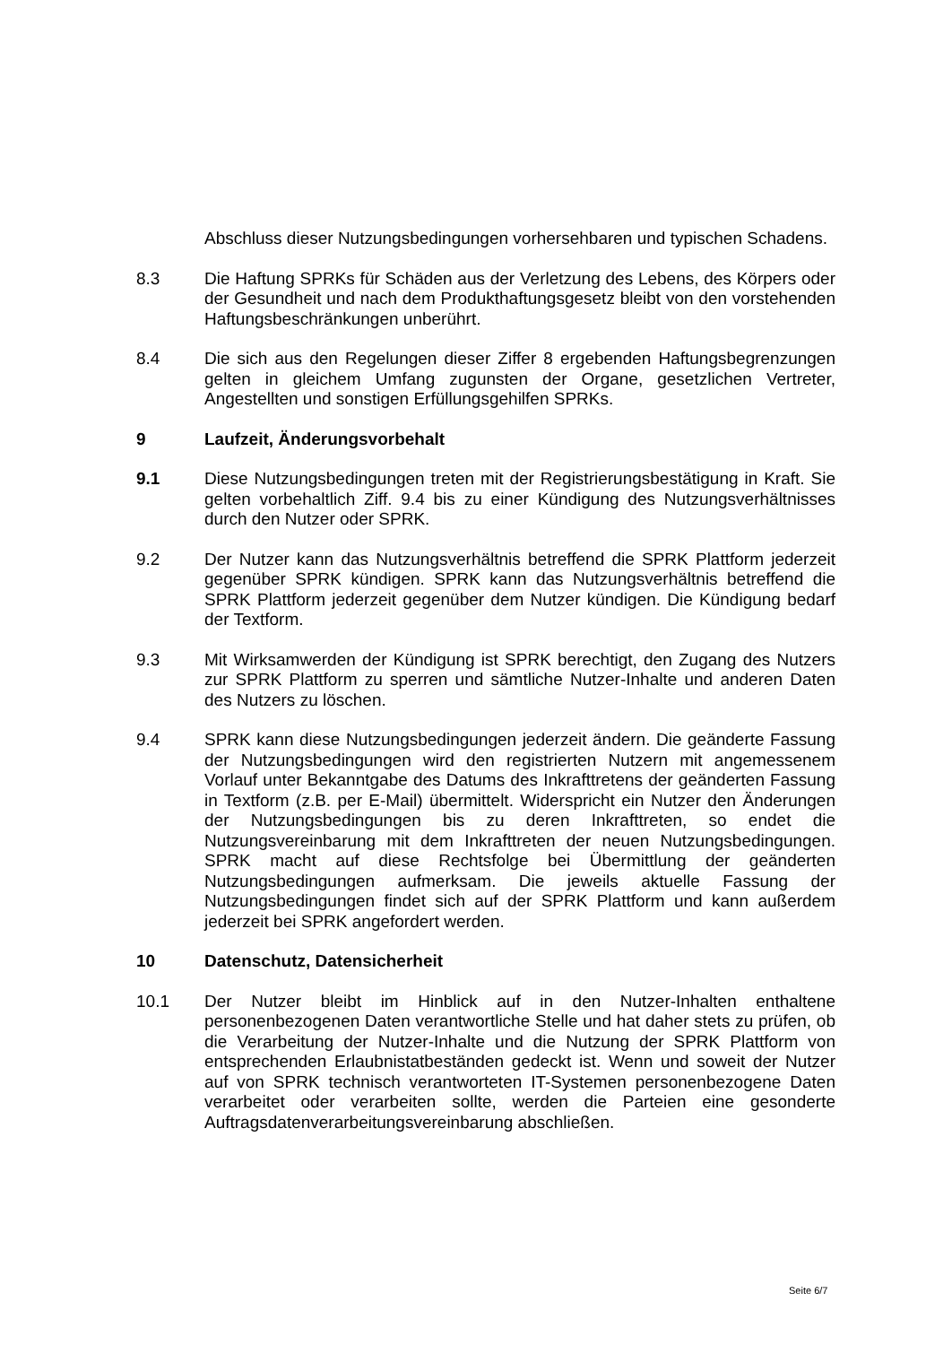Abschluss dieser Nutzungsbedingungen vorhersehbaren und typischen Schadens.
8.3 Die Haftung SPRKs für Schäden aus der Verletzung des Lebens, des Körpers oder der Gesundheit und nach dem Produkthaftungsgesetz bleibt von den vorstehenden Haftungsbeschränkungen unberührt.
8.4 Die sich aus den Regelungen dieser Ziffer 8 ergebenden Haftungsbegrenzungen gelten in gleichem Umfang zugunsten der Organe, gesetzlichen Vertreter, Angestellten und sonstigen Erfüllungsgehilfen SPRKs.
9 Laufzeit, Änderungsvorbehalt
9.1 Diese Nutzungsbedingungen treten mit der Registrierungsbestätigung in Kraft. Sie gelten vorbehaltlich Ziff. 9.4 bis zu einer Kündigung des Nutzungsverhältnisses durch den Nutzer oder SPRK.
9.2 Der Nutzer kann das Nutzungsverhältnis betreffend die SPRK Plattform jederzeit gegenüber SPRK kündigen. SPRK kann das Nutzungsverhältnis betreffend die SPRK Plattform jederzeit gegenüber dem Nutzer kündigen. Die Kündigung bedarf der Textform.
9.3 Mit Wirksamwerden der Kündigung ist SPRK berechtigt, den Zugang des Nutzers zur SPRK Plattform zu sperren und sämtliche Nutzer-Inhalte und anderen Daten des Nutzers zu löschen.
9.4 SPRK kann diese Nutzungsbedingungen jederzeit ändern. Die geänderte Fassung der Nutzungsbedingungen wird den registrierten Nutzern mit angemessenem Vorlauf unter Bekanntgabe des Datums des Inkrafttretens der geänderten Fassung in Textform (z.B. per E-Mail) übermittelt. Widerspricht ein Nutzer den Änderungen der Nutzungsbedingungen bis zu deren Inkrafttreten, so endet die Nutzungsvereinbarung mit dem Inkrafttreten der neuen Nutzungsbedingungen. SPRK macht auf diese Rechtsfolge bei Übermittlung der geänderten Nutzungsbedingungen aufmerksam. Die jeweils aktuelle Fassung der Nutzungsbedingungen findet sich auf der SPRK Plattform und kann außerdem jederzeit bei SPRK angefordert werden.
10 Datenschutz, Datensicherheit
10.1 Der Nutzer bleibt im Hinblick auf in den Nutzer-Inhalten enthaltene personenbezogenen Daten verantwortliche Stelle und hat daher stets zu prüfen, ob die Verarbeitung der Nutzer-Inhalte und die Nutzung der SPRK Plattform von entsprechenden Erlaubnistatbeständen gedeckt ist. Wenn und soweit der Nutzer auf von SPRK technisch verantworteten IT-Systemen personenbezogene Daten verarbeitet oder verarbeiten sollte, werden die Parteien eine gesonderte Auftragsdatenverarbeitungsvereinbarung abschließen.
Seite 6/7